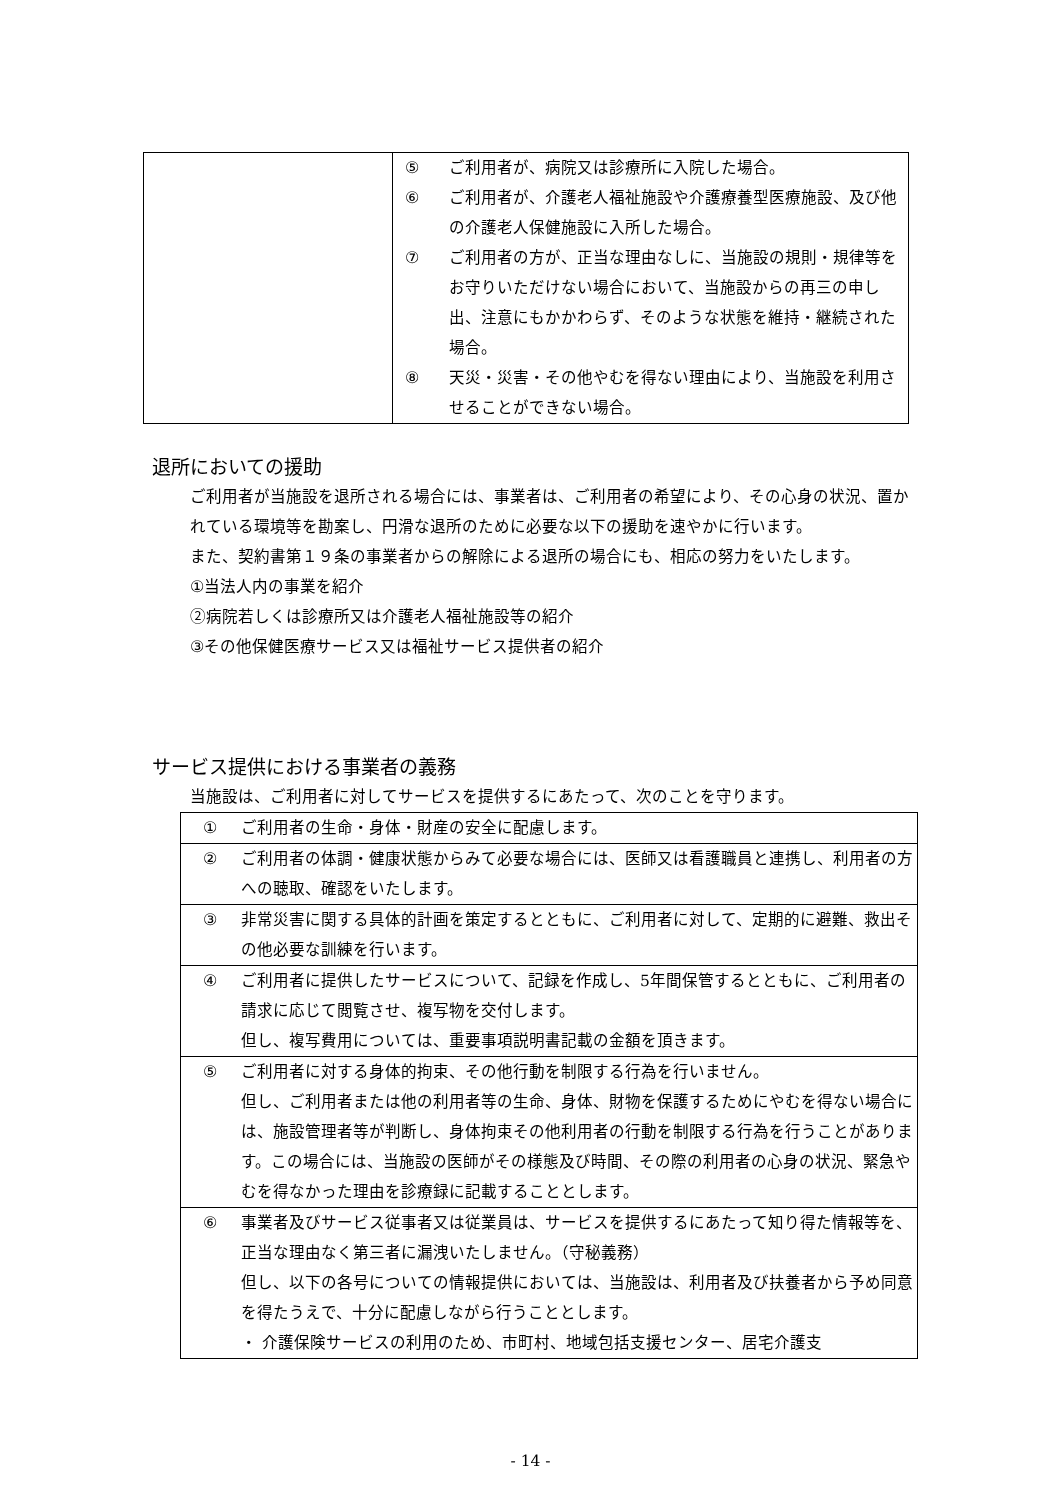| | ⑤ ご利用者が、病院又は診療所に入院した場合。 ⑥ ご利用者が、介護老人福祉施設や介護療養型医療施設、及び他の介護老人保健施設に入所した場合。 ⑦ ご利用者の方が、正当な理由なしに、当施設の規則・規律等をお守りいただけない場合において、当施設からの再三の申し出、注意にもかかわらず、そのような状態を維持・継続された場合。 ⑧ 天災・災害・その他やむを得ない理由により、当施設を利用させることができない場合。 |
退所においての援助
ご利用者が当施設を退所される場合には、事業者は、ご利用者の希望により、その心身の状況、置かれている環境等を勘案し、円滑な退所のために必要な以下の援助を速やかに行います。
また、契約書第１９条の事業者からの解除による退所の場合にも、相応の努力をいたします。
①当法人内の事業を紹介
②病院若しくは診療所又は介護老人福祉施設等の紹介
③その他保健医療サービス又は福祉サービス提供者の紹介
サービス提供における事業者の義務
当施設は、ご利用者に対してサービスを提供するにあたって、次のことを守ります。
| ① ご利用者の生命・身体・財産の安全に配慮します。 |
| ② ご利用者の体調・健康状態からみて必要な場合には、医師又は看護職員と連携し、利用者の方への聴取、確認をいたします。 |
| ③ 非常災害に関する具体的計画を策定するとともに、ご利用者に対して、定期的に避難、救出その他必要な訓練を行います。 |
| ④ ご利用者に提供したサービスについて、記録を作成し、5年間保管するとともに、ご利用者の請求に応じて閲覧させ、複写物を交付します。 但し、複写費用については、重要事項説明書記載の金額を頂きます。 |
| ⑤ ご利用者に対する身体的拘束、その他行動を制限する行為を行いません。 但し、ご利用者または他の利用者等の生命、身体、財物を保護するためにやむを得ない場合には、施設管理者等が判断し、身体拘束その他利用者の行動を制限する行為を行うことがあります。この場合には、当施設の医師がその様態及び時間、その際の利用者の心身の状況、緊急やむを得なかった理由を診療録に記載することとします。 |
| ⑥ 事業者及びサービス従事者又は従業員は、サービスを提供するにあたって知り得た情報等を、正当な理由なく第三者に漏洩いたしません。（守秘義務） 但し、以下の各号についての情報提供においては、当施設は、利用者及び扶養者から予め同意を得たうえで、十分に配慮しながら行うこととします。 ・ 介護保険サービスの利用のため、市町村、地域包括支援センター、居宅介護支 |
- 14 -